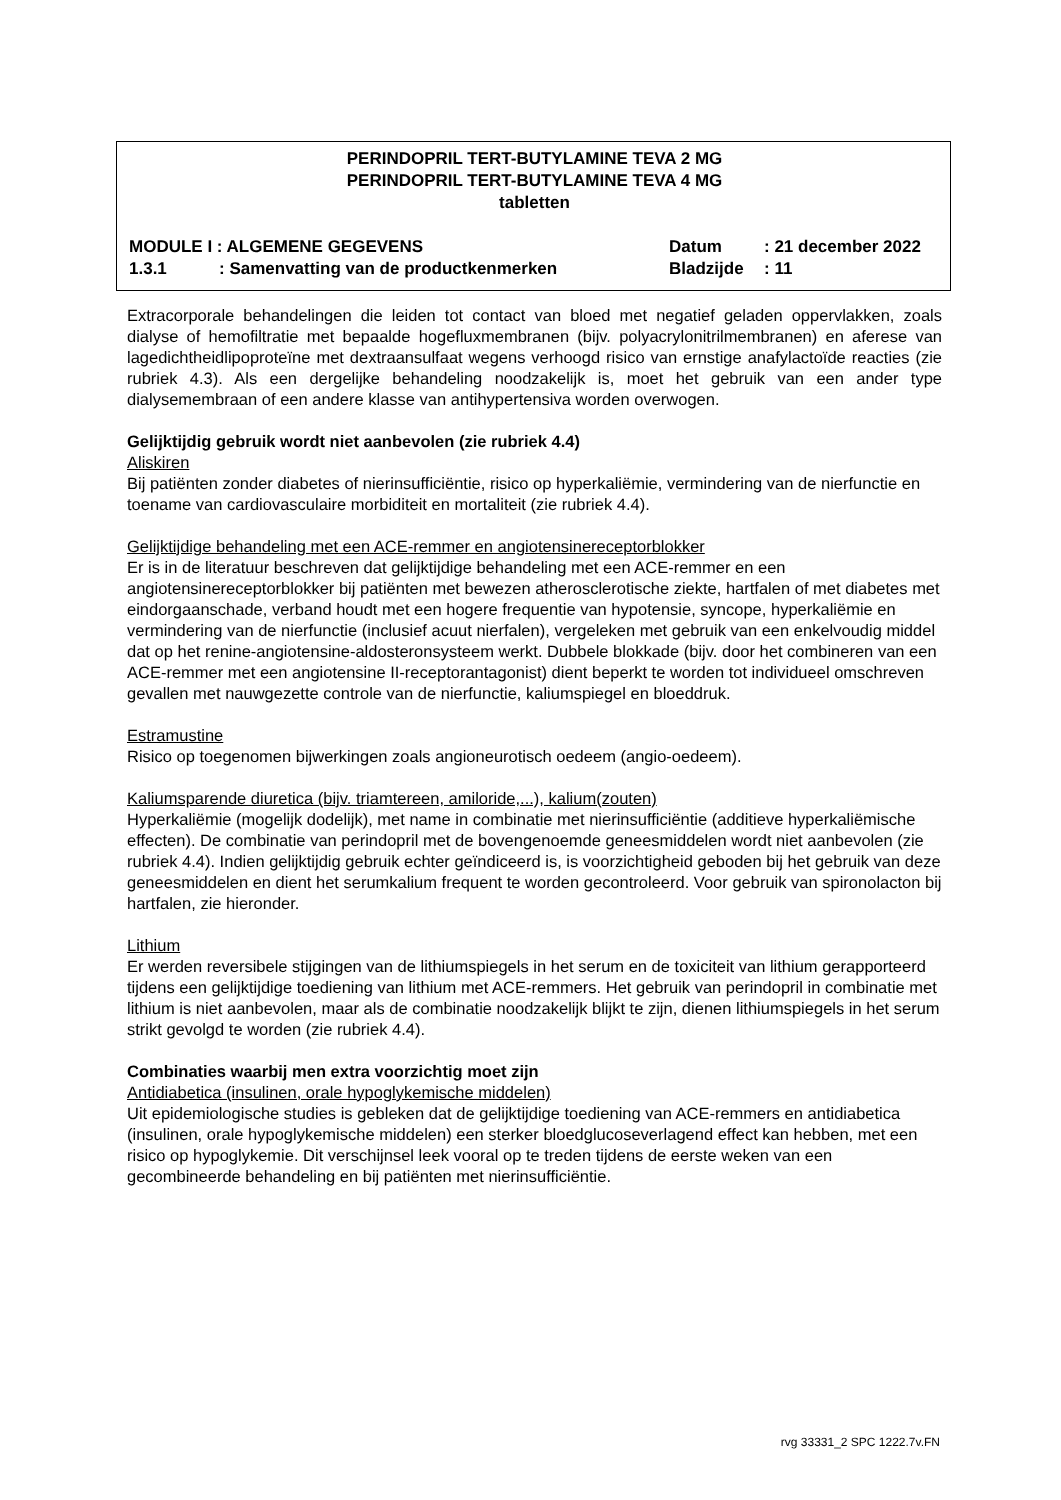PERINDOPRIL TERT-BUTYLAMINE TEVA 2 MG
PERINDOPRIL TERT-BUTYLAMINE TEVA 4 MG
tabletten
MODULE I : ALGEMENE GEGEVENS Datum: 21 december 2022
1.3.1: Samenvatting van de productkenmerken Bladzijde: 11
Extracorporale behandelingen die leiden tot contact van bloed met negatief geladen oppervlakken, zoals dialyse of hemofiltratie met bepaalde hogefluxmembranen (bijv. polyacrylonitrilmembranen) en aferese van lagedichtheidlipoproteïne met dextraansulfaat wegens verhoogd risico van ernstige anafylactoïde reacties (zie rubriek 4.3). Als een dergelijke behandeling noodzakelijk is, moet het gebruik van een ander type dialysemembraan of een andere klasse van antihypertensiva worden overwogen.
Gelijktijdig gebruik wordt niet aanbevolen (zie rubriek 4.4)
Aliskiren
Bij patiënten zonder diabetes of nierinsufficiëntie, risico op hyperkaliëmie, vermindering van de nierfunctie en toename van cardiovasculaire morbiditeit en mortaliteit (zie rubriek 4.4).
Gelijktijdige behandeling met een ACE-remmer en angiotensinereceptorblokker
Er is in de literatuur beschreven dat gelijktijdige behandeling met een ACE-remmer en een angiotensinereceptorblokker bij patiënten met bewezen atherosclerotische ziekte, hartfalen of met diabetes met eindorgaanschade, verband houdt met een hogere frequentie van hypotensie, syncope, hyperkaliëmie en vermindering van de nierfunctie (inclusief acuut nierfalen), vergeleken met gebruik van een enkelvoudig middel dat op het renine-angiotensine-aldosteronsysteem werkt. Dubbele blokkade (bijv. door het combineren van een ACE-remmer met een angiotensine II-receptorantagonist) dient beperkt te worden tot individueel omschreven gevallen met nauwgezette controle van de nierfunctie, kaliumspiegel en bloeddruk.
Estramustine
Risico op toegenomen bijwerkingen zoals angioneurotisch oedeem (angio-oedeem).
Kaliumsparende diuretica (bijv. triamtereen, amiloride,...), kalium(zouten)
Hyperkaliëmie (mogelijk dodelijk), met name in combinatie met nierinsufficiëntie (additieve hyperkaliëmische effecten). De combinatie van perindopril met de bovengenoemde geneesmiddelen wordt niet aanbevolen (zie rubriek 4.4). Indien gelijktijdig gebruik echter geïndiceerd is, is voorzichtigheid geboden bij het gebruik van deze geneesmiddelen en dient het serumkalium frequent te worden gecontroleerd. Voor gebruik van spironolacton bij hartfalen, zie hieronder.
Lithium
Er werden reversibele stijgingen van de lithiumspiegels in het serum en de toxiciteit van lithium gerapporteerd tijdens een gelijktijdige toediening van lithium met ACE-remmers. Het gebruik van perindopril in combinatie met lithium is niet aanbevolen, maar als de combinatie noodzakelijk blijkt te zijn, dienen lithiumspiegels in het serum strikt gevolgd te worden (zie rubriek 4.4).
Combinaties waarbij men extra voorzichtig moet zijn
Antidiabetica (insulinen, orale hypoglykemische middelen)
Uit epidemiologische studies is gebleken dat de gelijktijdige toediening van ACE-remmers en antidiabetica (insulinen, orale hypoglykemische middelen) een sterker bloedglucoseverlagend effect kan hebben, met een risico op hypoglykemie. Dit verschijnsel leek vooral op te treden tijdens de eerste weken van een gecombineerde behandeling en bij patiënten met nierinsufficiëntie.
rvg 33331_2 SPC 1222.7v.FN